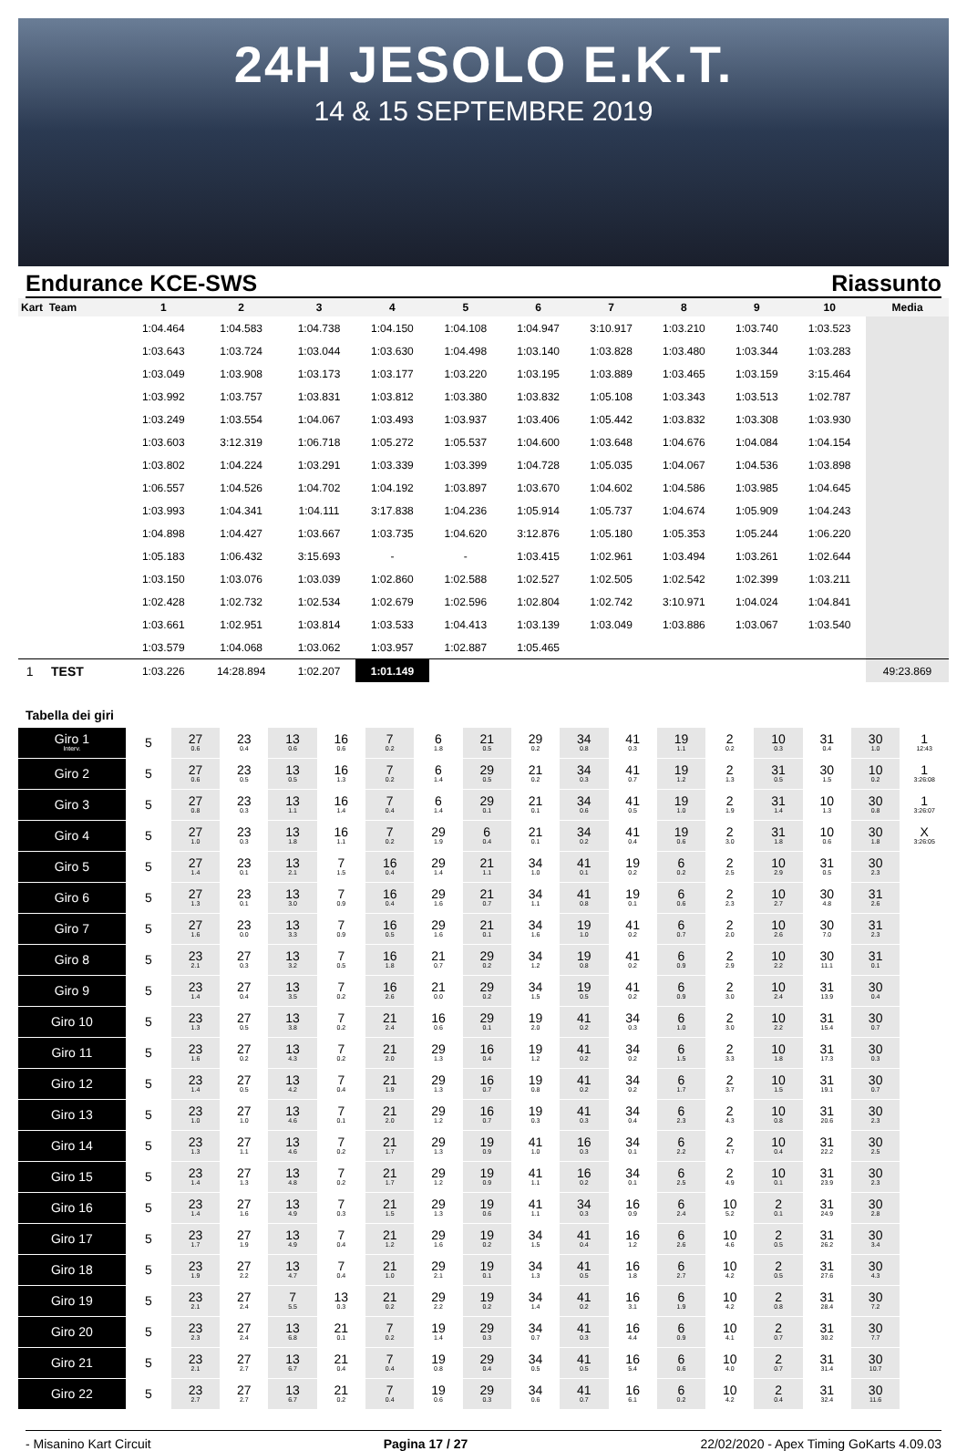24H JESOLO E.K.T.
14 & 15 SEPTEMBRE 2019
Endurance KCE-SWS Riassunto
| Kart Team | 1 | 2 | 3 | 4 | 5 | 6 | 7 | 8 | 9 | 10 | Media |
| --- | --- | --- | --- | --- | --- | --- | --- | --- | --- | --- | --- |
| | 1:04.464 | 1:04.583 | 1:04.738 | 1:04.150 | 1:04.108 | 1:04.947 | 3:10.917 | 1:03.210 | 1:03.740 | 1:03.523 | |
| | 1:03.643 | 1:03.724 | 1:03.044 | 1:03.630 | 1:04.498 | 1:03.140 | 1:03.828 | 1:03.480 | 1:03.344 | 1:03.283 | |
| | 1:03.049 | 1:03.908 | 1:03.173 | 1:03.177 | 1:03.220 | 1:03.195 | 1:03.889 | 1:03.465 | 1:03.159 | 3:15.464 | |
| | 1:03.992 | 1:03.757 | 1:03.831 | 1:03.812 | 1:03.380 | 1:03.832 | 1:05.108 | 1:03.343 | 1:03.513 | 1:02.787 | |
| | 1:03.249 | 1:03.554 | 1:04.067 | 1:03.493 | 1:03.937 | 1:03.406 | 1:05.442 | 1:03.832 | 1:03.308 | 1:03.930 | |
| | 1:03.603 | 3:12.319 | 1:06.718 | 1:05.272 | 1:05.537 | 1:04.600 | 1:03.648 | 1:04.676 | 1:04.084 | 1:04.154 | |
| | 1:03.802 | 1:04.224 | 1:03.291 | 1:03.339 | 1:03.399 | 1:04.728 | 1:05.035 | 1:04.067 | 1:04.536 | 1:03.898 | |
| | 1:06.557 | 1:04.526 | 1:04.702 | 1:04.192 | 1:03.897 | 1:03.670 | 1:04.602 | 1:04.586 | 1:03.985 | 1:04.645 | |
| | 1:03.993 | 1:04.341 | 1:04.111 | 3:17.838 | 1:04.236 | 1:05.914 | 1:05.737 | 1:04.674 | 1:05.909 | 1:04.243 | |
| | 1:04.898 | 1:04.427 | 1:03.667 | 1:03.735 | 1:04.620 | 3:12.876 | 1:05.180 | 1:05.353 | 1:05.244 | 1:06.220 | |
| | 1:05.183 | 1:06.432 | 3:15.693 | - | - | 1:03.415 | 1:02.961 | 1:03.494 | 1:03.261 | 1:02.644 | |
| | 1:03.150 | 1:03.076 | 1:03.039 | 1:02.860 | 1:02.588 | 1:02.527 | 1:02.505 | 1:02.542 | 1:02.399 | 1:03.211 | |
| | 1:02.428 | 1:02.732 | 1:02.534 | 1:02.679 | 1:02.596 | 1:02.804 | 1:02.742 | 3:10.971 | 1:04.024 | 1:04.841 | |
| | 1:03.661 | 1:02.951 | 1:03.814 | 1:03.533 | 1:04.413 | 1:03.139 | 1:03.049 | 1:03.886 | 1:03.067 | 1:03.540 | |
| | 1:03.579 | 1:04.068 | 1:03.062 | 1:03.957 | 1:02.887 | 1:05.465 | | | | | |
| 1 TEST | 1:03.226 | 14:28.894 | 1:02.207 | 1:01.149 | | | | | | | 49:23.869 |
Tabella dei giri
| Giro 1 Interv. | 5 | 27 0.6 | 23 0.4 | 13 0.6 | 16 0.6 | 7 0.2 | 6 1.8 | 21 0.5 | 29 0.2 | 34 0.8 | 41 0.3 | 19 1.1 | 2 0.2 | 10 0.3 | 31 0.4 | 30 1.0 | 1 12:43 |
| Giro 2 | 5 | 27 0.6 | 23 0.5 | 13 0.5 | 16 1.3 | 7 0.2 | 6 1.4 | 29 0.5 | 21 0.2 | 34 0.3 | 41 0.7 | 19 1.2 | 2 1.3 | 31 0.5 | 30 1.5 | 10 0.2 | 1 3:26:08 |
| Giro 3 | 5 | 27 0.8 | 23 0.3 | 13 1.1 | 16 1.4 | 7 0.4 | 6 1.4 | 29 0.1 | 21 0.1 | 34 0.6 | 41 0.5 | 19 1.0 | 2 1.9 | 31 1.4 | 10 1.3 | 30 0.8 | 1 3:26:07 |
| Giro 4 | 5 | 27 1.0 | 23 0.3 | 13 1.8 | 16 1.1 | 7 0.2 | 29 1.9 | 6 0.4 | 21 0.1 | 34 0.2 | 41 0.4 | 19 0.6 | 2 3.0 | 31 1.8 | 10 0.6 | 30 1.8 | X 3:26:05 |
| Giro 5 | 5 | 27 1.4 | 23 0.1 | 13 2.1 | 7 1.5 | 16 0.4 | 29 1.4 | 21 1.1 | 34 1.0 | 41 0.1 | 19 0.2 | 6 0.2 | 2 2.5 | 10 2.9 | 31 0.5 | 30 2.3 | |
| Giro 6 | 5 | 27 1.3 | 23 0.1 | 13 3.0 | 7 0.9 | 16 0.4 | 29 1.6 | 21 0.7 | 34 1.1 | 41 0.8 | 19 0.1 | 6 0.6 | 2 2.3 | 10 2.7 | 30 4.8 | 31 2.6 | |
| Giro 7 | 5 | 27 1.6 | 23 0.0 | 13 3.3 | 7 0.9 | 16 0.5 | 29 1.6 | 21 0.1 | 34 1.6 | 19 1.0 | 41 0.2 | 6 0.7 | 2 2.0 | 10 2.6 | 30 7.0 | 31 2.3 | |
| Giro 8 | 5 | 23 2.1 | 27 0.3 | 13 3.2 | 7 0.5 | 16 1.8 | 21 0.7 | 29 0.2 | 34 1.2 | 19 0.8 | 41 0.2 | 6 0.9 | 2 2.9 | 10 2.2 | 30 11.1 | 31 0.1 | |
| Giro 9 | 5 | 23 1.4 | 27 0.4 | 13 3.5 | 7 0.2 | 16 2.6 | 21 0.0 | 29 0.2 | 34 1.5 | 19 0.5 | 41 0.2 | 6 0.9 | 2 3.0 | 10 2.4 | 31 13.9 | 30 0.4 | |
| Giro 10 | 5 | 23 1.3 | 27 0.5 | 13 3.8 | 7 0.2 | 21 2.4 | 16 0.6 | 29 0.1 | 19 2.0 | 41 0.2 | 34 0.3 | 6 1.0 | 2 3.0 | 10 2.2 | 31 15.4 | 30 0.7 | |
| Giro 11 | 5 | 23 1.6 | 27 0.2 | 13 4.3 | 7 0.2 | 21 2.0 | 29 1.3 | 16 0.4 | 19 1.2 | 41 0.2 | 34 0.2 | 6 1.5 | 2 3.3 | 10 1.8 | 31 17.3 | 30 0.3 | |
| Giro 12 | 5 | 23 1.4 | 27 0.5 | 13 4.2 | 7 0.4 | 21 1.9 | 29 1.3 | 16 0.7 | 19 0.8 | 41 0.2 | 34 0.2 | 6 1.7 | 2 3.7 | 10 1.5 | 31 19.1 | 30 0.7 | |
| Giro 13 | 5 | 23 1.0 | 27 1.0 | 13 4.6 | 7 0.1 | 21 2.0 | 29 1.2 | 16 0.7 | 19 0.3 | 41 0.3 | 34 0.4 | 6 2.3 | 2 4.3 | 10 0.8 | 31 20.6 | 30 2.3 | |
| Giro 14 | 5 | 23 1.3 | 27 1.1 | 13 4.6 | 7 0.2 | 21 1.7 | 29 1.3 | 19 0.9 | 41 1.0 | 16 0.3 | 34 0.1 | 6 2.2 | 2 4.7 | 10 0.4 | 31 22.2 | 30 2.5 | |
| Giro 15 | 5 | 23 1.4 | 27 1.3 | 13 4.8 | 7 0.2 | 21 1.7 | 29 1.2 | 19 0.9 | 41 1.1 | 16 0.2 | 34 0.1 | 6 2.5 | 2 4.9 | 10 0.1 | 31 23.9 | 30 2.3 | |
| Giro 16 | 5 | 23 1.4 | 27 1.6 | 13 4.9 | 7 0.3 | 21 1.5 | 29 1.3 | 19 0.6 | 41 1.1 | 34 0.3 | 16 0.9 | 6 2.4 | 10 5.2 | 2 0.1 | 31 24.9 | 30 2.8 | |
| Giro 17 | 5 | 23 1.7 | 27 1.9 | 13 4.9 | 7 0.4 | 21 1.2 | 29 1.6 | 19 0.2 | 34 1.5 | 41 0.4 | 16 1.2 | 6 2.6 | 10 4.6 | 2 0.5 | 31 26.2 | 30 3.4 | |
| Giro 18 | 5 | 23 1.9 | 27 2.2 | 13 4.7 | 7 0.4 | 21 1.0 | 29 2.1 | 19 0.1 | 34 1.3 | 41 0.5 | 16 1.8 | 6 2.7 | 10 4.2 | 2 0.5 | 31 27.6 | 30 4.3 | |
| Giro 19 | 5 | 23 2.1 | 27 2.4 | 7 5.5 | 13 0.3 | 21 0.2 | 29 2.2 | 19 0.2 | 34 1.4 | 41 0.2 | 16 3.1 | 6 1.9 | 10 4.2 | 2 0.8 | 31 28.4 | 30 7.2 | |
| Giro 20 | 5 | 23 2.3 | 27 2.4 | 13 6.8 | 21 0.1 | 7 0.2 | 19 1.4 | 29 0.3 | 34 0.7 | 41 0.3 | 16 4.4 | 6 0.9 | 10 4.1 | 2 0.7 | 31 30.2 | 30 7.7 | |
| Giro 21 | 5 | 23 2.1 | 27 2.7 | 13 6.7 | 21 0.4 | 7 0.4 | 19 0.8 | 29 0.4 | 34 0.5 | 41 0.5 | 16 5.4 | 6 0.6 | 10 4.0 | 2 0.7 | 31 31.4 | 30 10.7 | |
| Giro 22 | 5 | 23 2.7 | 27 2.7 | 13 6.7 | 21 0.2 | 7 0.4 | 19 0.6 | 29 0.3 | 34 0.6 | 41 0.7 | 16 6.1 | 6 0.2 | 10 4.2 | 2 0.4 | 31 32.4 | 30 11.6 | |
- Misanino Kart Circuit Pagina 17 / 27 22/02/2020 - Apex Timing GoKarts 4.09.03